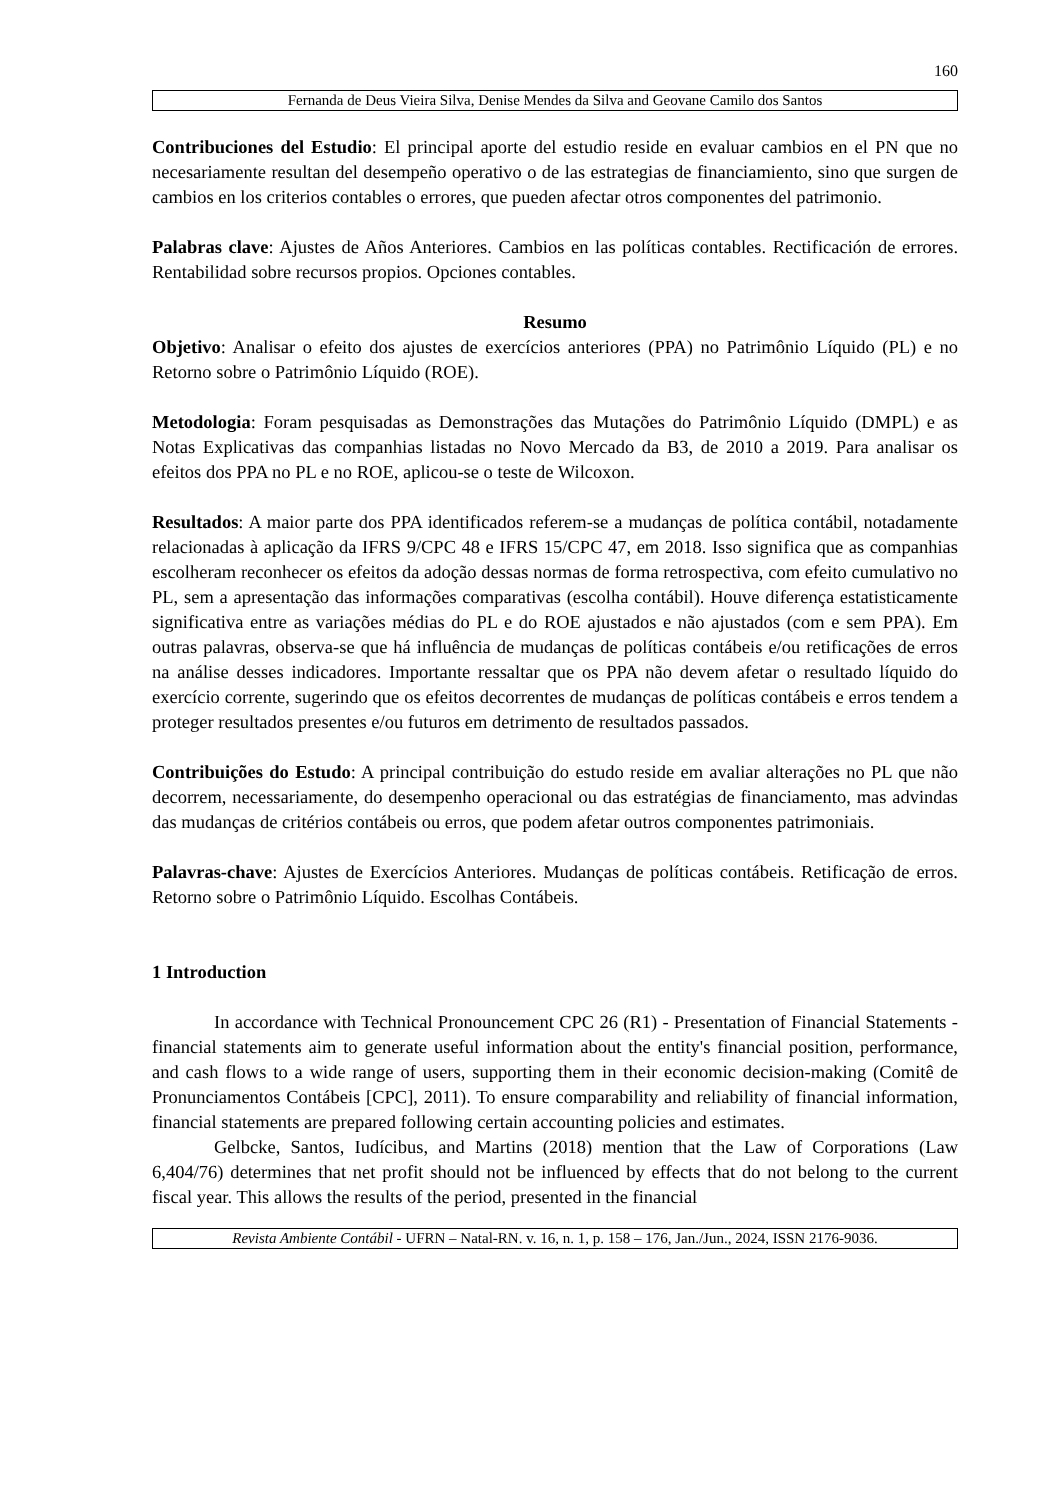160
Fernanda de Deus Vieira Silva, Denise Mendes da Silva and Geovane Camilo dos Santos
Contribuciones del Estudio: El principal aporte del estudio reside en evaluar cambios en el PN que no necesariamente resultan del desempeño operativo o de las estrategias de financiamiento, sino que surgen de cambios en los criterios contables o errores, que pueden afectar otros componentes del patrimonio.
Palabras clave: Ajustes de Años Anteriores. Cambios en las políticas contables. Rectificación de errores. Rentabilidad sobre recursos propios. Opciones contables.
Resumo
Objetivo: Analisar o efeito dos ajustes de exercícios anteriores (PPA) no Patrimônio Líquido (PL) e no Retorno sobre o Patrimônio Líquido (ROE).
Metodologia: Foram pesquisadas as Demonstrações das Mutações do Patrimônio Líquido (DMPL) e as Notas Explicativas das companhias listadas no Novo Mercado da B3, de 2010 a 2019. Para analisar os efeitos dos PPA no PL e no ROE, aplicou-se o teste de Wilcoxon.
Resultados: A maior parte dos PPA identificados referem-se a mudanças de política contábil, notadamente relacionadas à aplicação da IFRS 9/CPC 48 e IFRS 15/CPC 47, em 2018. Isso significa que as companhias escolheram reconhecer os efeitos da adoção dessas normas de forma retrospectiva, com efeito cumulativo no PL, sem a apresentação das informações comparativas (escolha contábil). Houve diferença estatisticamente significativa entre as variações médias do PL e do ROE ajustados e não ajustados (com e sem PPA). Em outras palavras, observa-se que há influência de mudanças de políticas contábeis e/ou retificações de erros na análise desses indicadores. Importante ressaltar que os PPA não devem afetar o resultado líquido do exercício corrente, sugerindo que os efeitos decorrentes de mudanças de políticas contábeis e erros tendem a proteger resultados presentes e/ou futuros em detrimento de resultados passados.
Contribuições do Estudo: A principal contribuição do estudo reside em avaliar alterações no PL que não decorrem, necessariamente, do desempenho operacional ou das estratégias de financiamento, mas advindas das mudanças de critérios contábeis ou erros, que podem afetar outros componentes patrimoniais.
Palavras-chave: Ajustes de Exercícios Anteriores. Mudanças de políticas contábeis. Retificação de erros. Retorno sobre o Patrimônio Líquido. Escolhas Contábeis.
1 Introduction
In accordance with Technical Pronouncement CPC 26 (R1) - Presentation of Financial Statements - financial statements aim to generate useful information about the entity's financial position, performance, and cash flows to a wide range of users, supporting them in their economic decision-making (Comitê de Pronunciamentos Contábeis [CPC], 2011). To ensure comparability and reliability of financial information, financial statements are prepared following certain accounting policies and estimates.
Gelbcke, Santos, Iudícibus, and Martins (2018) mention that the Law of Corporations (Law 6,404/76) determines that net profit should not be influenced by effects that do not belong to the current fiscal year. This allows the results of the period, presented in the financial
Revista Ambiente Contábil - UFRN – Natal-RN. v. 16, n. 1, p. 158 – 176, Jan./Jun., 2024, ISSN 2176-9036.